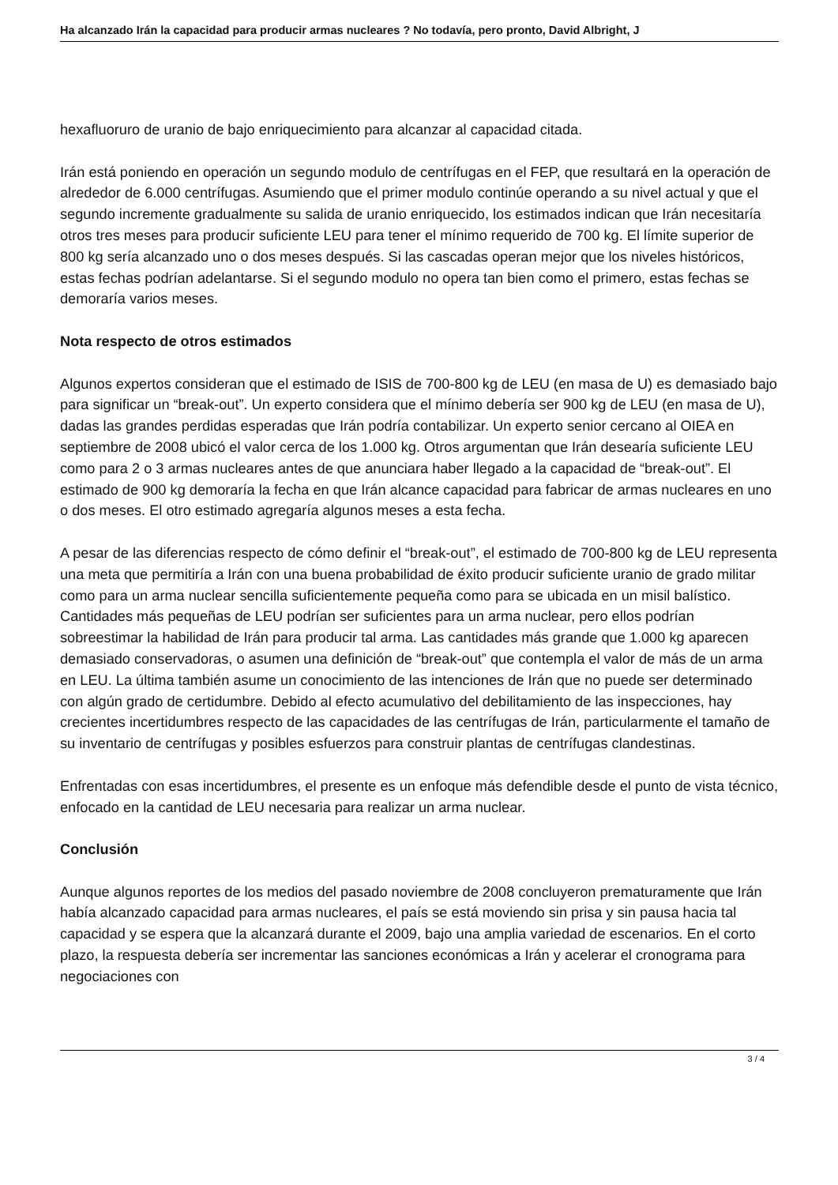Ha alcanzado Irán la capacidad para producir armas nucleares ? No todavía, pero pronto, David Albright, J
hexafluoruro de uranio de bajo enriquecimiento para alcanzar al capacidad citada.
Irán está poniendo en operación un segundo modulo de centrífugas en el FEP, que resultará en la operación de alrededor de 6.000 centrífugas. Asumiendo que el primer modulo continúe operando a su nivel actual y que el segundo incremente gradualmente su salida de uranio enriquecido, los estimados indican que Irán necesitaría otros tres meses para producir suficiente LEU para tener el mínimo requerido de 700 kg. El límite superior de 800 kg sería alcanzado uno o dos meses después. Si las cascadas operan mejor que los niveles históricos, estas fechas podrían adelantarse. Si el segundo modulo no opera tan bien como el primero, estas fechas se demoraría varios meses.
Nota respecto de otros estimados
Algunos expertos consideran que el estimado de ISIS de 700-800 kg de LEU (en masa de U) es demasiado bajo para significar un “break-out”. Un experto considera que el mínimo debería ser 900 kg de LEU (en masa de U), dadas las grandes perdidas esperadas que Irán podría contabilizar. Un experto senior cercano al OIEA en septiembre de 2008 ubicó el valor cerca de los 1.000 kg. Otros argumentan que Irán desearía suficiente LEU como para 2 o 3 armas nucleares antes de que anunciara haber llegado a la capacidad de “break-out”. El estimado de 900 kg demoraría la fecha en que Irán alcance capacidad para fabricar de armas nucleares en uno o dos meses. El otro estimado agregaría algunos meses a esta fecha.
A pesar de las diferencias respecto de cómo definir el “break-out”, el estimado de 700-800 kg de LEU representa una meta que permitiría a Irán con una buena probabilidad de éxito producir suficiente uranio de grado militar como para un arma nuclear sencilla suficientemente pequeña como para se ubicada en un misil balístico. Cantidades más pequeñas de LEU podrían ser suficientes para un arma nuclear, pero ellos podrían sobreestimar la habilidad de Irán para producir tal arma. Las cantidades más grande que 1.000 kg aparecen demasiado conservadoras, o asumen una definición de “break-out” que contempla el valor de más de un arma en LEU. La última también asume un conocimiento de las intenciones de Irán que no puede ser determinado con algún grado de certidumbre. Debido al efecto acumulativo del debilitamiento de las inspecciones, hay crecientes incertidumbres respecto de las capacidades de las centrífugas de Irán, particularmente el tamaño de su inventario de centrífugas y posibles esfuerzos para construir plantas de centrífugas clandestinas.
Enfrentadas con esas incertidumbres, el presente es un enfoque más defendible desde el punto de vista técnico, enfocado en la cantidad de LEU necesaria para realizar un arma nuclear.
Conclusión
Aunque algunos reportes de los medios del pasado noviembre de 2008 concluyeron prematuramente que Irán había alcanzado capacidad para armas nucleares, el país se está moviendo sin prisa y sin pausa hacia tal capacidad y se espera que la alcanzará durante el 2009, bajo una amplia variedad de escenarios. En el corto plazo, la respuesta debería ser incrementar las sanciones económicas a Irán y acelerar el cronograma para negociaciones con
3 / 4